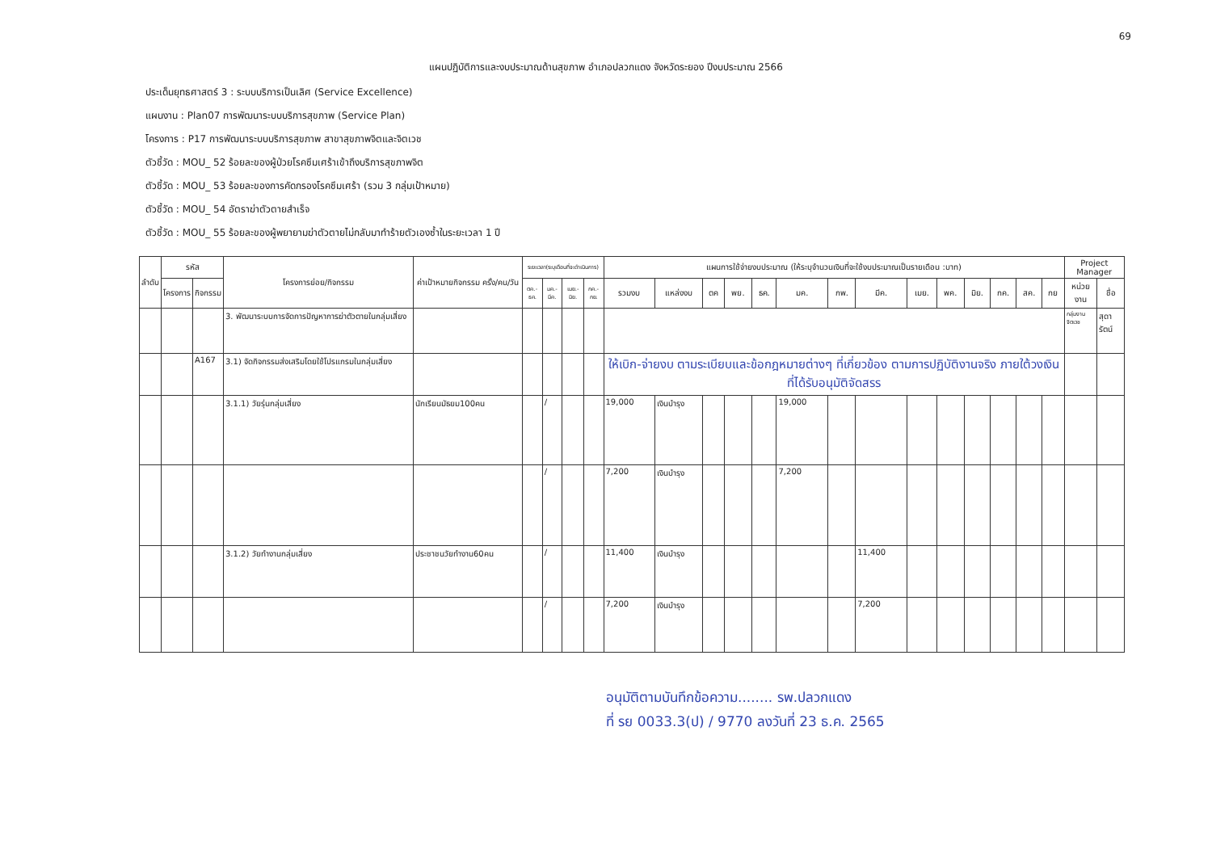69
แผนปฏิบัติการและงบประมาณด้านสุขภาพ อำเภอปลวกแดง จังหวัดระยอง ปีงบประมาณ 2566
ประเด็นยุทธศาสตร์ 3 : ระบบบริการเป็นเลิศ (Service Excellence)
แผนงาน : Plan07 การพัฒนาระบบบริการสุขภาพ (Service Plan)
โครงการ : P17 การพัฒนาระบบบริการสุขภาพ สาขาสุขภาพจิตและจิตเวช
ตัวชี้วัด : MOU_ 52 ร้อยละของผู้ป่วยโรคซึมเศร้าเข้าถึงบริการสุขภาพจิต
ตัวชี้วัด : MOU_ 53 ร้อยละของการคัดกรองโรคซึมเศร้า (รวม 3 กลุ่มเป้าหมาย)
ตัวชี้วัด : MOU_ 54 อัตราฆ่าตัวตายสำเร็จ
ตัวชี้วัด : MOU_ 55 ร้อยละของผู้พยายามฆ่าตัวตายไม่กลับมาทำร้ายตัวเองซ้ำในระยะเวลา 1 ปี
| ลำดับ | รหัส | | โครงการย่อย/กิจกรรม | ค่าเป้าหมายกิจกรรม ครั้ง/คน/วัน | ระยะเวลา(ระบุเดือนที่จะดำเนินการ) | | | | แผนการใช้จ่ายงบประมาณ (ให้ระบุจำนวนเงินที่จะใช้งบประมาณเป็นรายเดือน :บาท) | | | | | | | | | | | | | | Project Manager | |
| --- | --- | --- | --- | --- | --- | --- | --- | --- | --- | --- | --- | --- | --- | --- | --- | --- | --- | --- | --- | --- | --- | --- | --- | --- |
| | โครงการ | กิจกรรม | | | ตค.-ธค. | มค.-มีค. | เมย.-มิย. | กค.-กย. | รวมงบ | แหล่งงบ | ตค | พย. | ธค. | มค. | กพ. | มีค. | เมย. | พค. | มิย. | กค. | สค. | กย | หน่วยงาน | ชื่อ |
| | | | 3. พัฒนาระบบการจัดการปัญหาการฆ่าตัวตายในกลุ่มเสี่ยง | | | | | | | | | | | | | | | | | | | | กลุ่มงานจิตเวช | สุดารัตน์ |
| | | A167 | 3.1) จัดกิจกรรมส่งเสริมโดยใช้โปรแกรมในกลุ่มเสี่ยง | | | | | | ให้เบิก-จ่ายงบ ตามระเบียบและข้อกฎหมายต่างๆ ที่เกี่ยวข้อง ตามการปฏิบัติงานจริง ภายใต้วงเงินที่ได้รับอนุมัติจัดสรร | | | | | | | | | | | | | | | |
| | | | 3.1.1) วัยรุ่นกลุ่มเสี่ยง | นักเรียนมัธยม100คน | | / | | | 19,000 | เงินบำรุง | | | | 19,000 | | | | | | | | | | |
| | | | | | | / | | | 7,200 | เงินบำรุง | | | | 7,200 | | | | | | | | | | |
| | | | 3.1.2) วัยทำงานกลุ่มเสี่ยง | ประชาชนวัยทำงาน60คน | | / | | | 11,400 | เงินบำรุง | | | | | | 11,400 | | | | | | | | |
| | | | | | | / | | | 7,200 | เงินบำรุง | | | | | | 7,200 | | | | | | | | |
อนุมัติตามบันทึกข้อความ........ รพ.ปลวกแดง
ที่ รย 0033.3(ป) / 9770 ลงวันที่ 23 ธ.ค. 2565